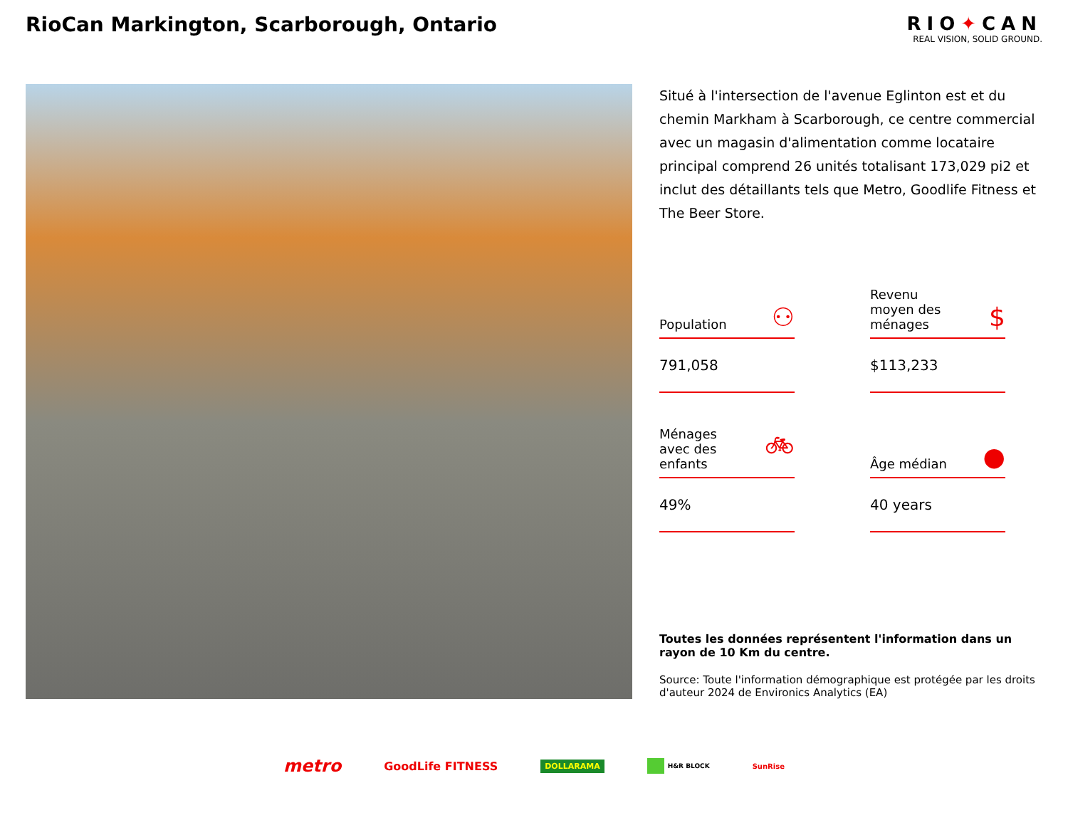RioCan Markington, Scarborough, Ontario
RIO✦CAN
REAL VISION, SOLID GROUND.
Situé à l'intersection de l'avenue Eglinton est et du chemin Markham à Scarborough, ce centre commercial avec un magasin d'alimentation comme locataire principal comprend 26 unités totalisant 173,029 pi2 et inclut des détaillants tels que Metro, Goodlife Fitness et The Beer Store.
Population ⚇
791,058
Revenu
moyen des
ménages $
$113,233
Ménages
avec des
enfants 🚲︎
49%
Âge médian ●
40 years
Toutes les données représentent l'information dans un rayon de 10 Km du centre.
Source: Toute l'information démographique est protégée par les droits d'auteur 2024 de Environics Analytics (EA)
metro GoodLife FITNESS DOLLARAMA H&R BLOCK SunRise